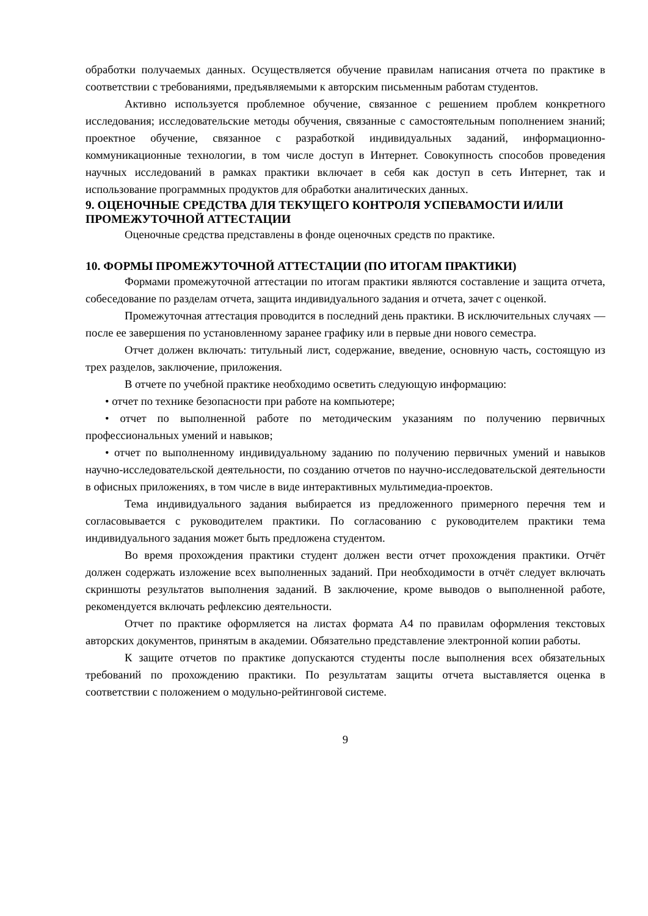обработки получаемых данных. Осуществляется обучение правилам написания отчета по практике в соответствии с требованиями, предъявляемыми к авторским письменным работам студентов.
Активно используется проблемное обучение, связанное с решением проблем конкретного исследования; исследовательские методы обучения, связанные с самостоятельным пополнением знаний; проектное обучение, связанное с разработкой индивидуальных заданий, информационно-коммуникационные технологии, в том числе доступ в Интернет. Совокупность способов проведения научных исследований в рамках практики включает в себя как доступ в сеть Интернет, так и использование программных продуктов для обработки аналитических данных.
9. ОЦЕНОЧНЫЕ СРЕДСТВА ДЛЯ ТЕКУЩЕГО КОНТРОЛЯ УСПЕВАМОСТИ И/ИЛИ ПРОМЕЖУТОЧНОЙ АТТЕСТАЦИИ
Оценочные средства представлены в фонде оценочных средств по практике.
10. ФОРМЫ ПРОМЕЖУТОЧНОЙ АТТЕСТАЦИИ (ПО ИТОГАМ ПРАКТИКИ)
Формами промежуточной аттестации по итогам практики являются составление и защита отчета, собеседование по разделам отчета, защита индивидуального задания и отчета, зачет с оценкой.
Промежуточная аттестация проводится в последний день практики. В исключительных случаях — после ее завершения по установленному заранее графику или в первые дни нового семестра.
Отчет должен включать: титульный лист, содержание, введение, основную часть, состоящую из трех разделов, заключение, приложения.
В отчете по учебной практике необходимо осветить следующую информацию:
• отчет по технике безопасности при работе на компьютере;
• отчет по выполненной работе по методическим указаниям по получению первичных профессиональных умений и навыков;
• отчет по выполненному индивидуальному заданию по получению первичных умений и навыков научно-исследовательской деятельности, по созданию отчетов по научно-исследовательской деятельности в офисных приложениях, в том числе в виде интерактивных мультимедиа-проектов.
Тема индивидуального задания выбирается из предложенного примерного перечня тем и согласовывается с руководителем практики. По согласованию с руководителем практики тема индивидуального задания может быть предложена студентом.
Во время прохождения практики студент должен вести отчет прохождения практики. Отчёт должен содержать изложение всех выполненных заданий. При необходимости в отчёт следует включать скриншоты результатов выполнения заданий. В заключение, кроме выводов о выполненной работе, рекомендуется включать рефлексию деятельности.
Отчет по практике оформляется на листах формата А4 по правилам оформления текстовых авторских документов, принятым в академии. Обязательно представление электронной копии работы.
К защите отчетов по практике допускаются студенты после выполнения всех обязательных требований по прохождению практики. По результатам защиты отчета выставляется оценка в соответствии с положением о модульно-рейтинговой системе.
9